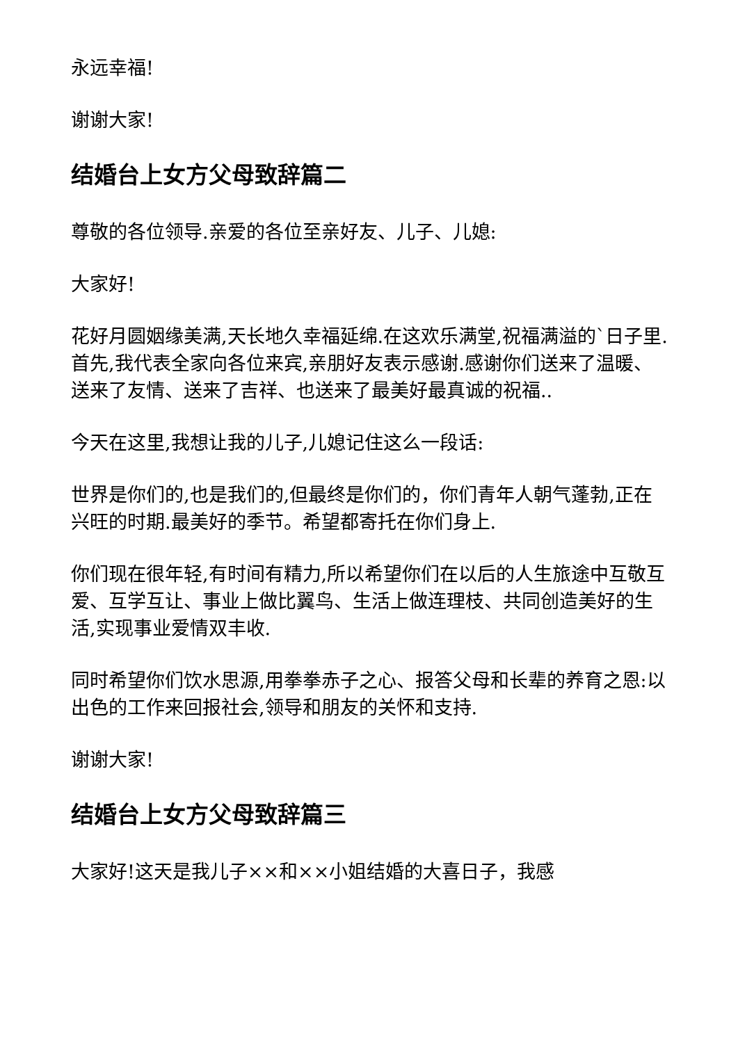永远幸福!
谢谢大家!
结婚台上女方父母致辞篇二
尊敬的各位领导.亲爱的各位至亲好友、儿子、儿媳:
大家好!
花好月圆姻缘美满,天长地久幸福延绵.在这欢乐满堂,祝福满溢的`日子里.首先,我代表全家向各位来宾,亲朋好友表示感谢.感谢你们送来了温暖、送来了友情、送来了吉祥、也送来了最美好最真诚的祝福..
今天在这里,我想让我的儿子,儿媳记住这么一段话:
世界是你们的,也是我们的,但最终是你们的，你们青年人朝气蓬勃,正在兴旺的时期.最美好的季节。希望都寄托在你们身上.
你们现在很年轻,有时间有精力,所以希望你们在以后的人生旅途中互敬互爱、互学互让、事业上做比翼鸟、生活上做连理枝、共同创造美好的生活,实现事业爱情双丰收.
同时希望你们饮水思源,用拳拳赤子之心、报答父母和长辈的养育之恩:以出色的工作来回报社会,领导和朋友的关怀和支持.
谢谢大家!
结婚台上女方父母致辞篇三
大家好!这天是我儿子××和××小姐结婚的大喜日子，我感